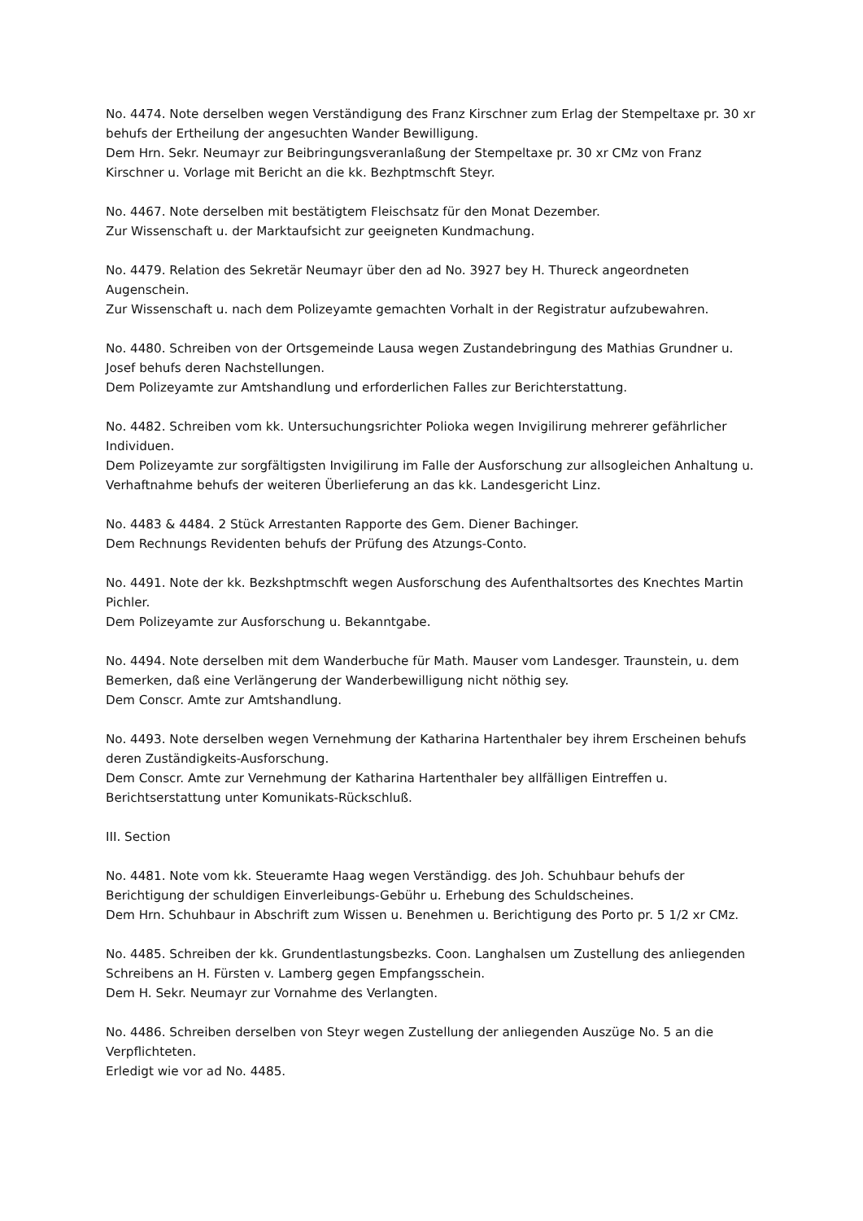No. 4474. Note derselben wegen Verständigung des Franz Kirschner zum Erlag der Stempeltaxe pr. 30 xr behufs der Ertheilung der angesuchten Wander Bewilligung.
Dem Hrn. Sekr. Neumayr zur Beibringungsveranlaßung der Stempeltaxe pr. 30 xr CMz von Franz Kirschner u. Vorlage mit Bericht an die kk. Bezhptmschft Steyr.
No. 4467. Note derselben mit bestätigtem Fleischsatz für den Monat Dezember.
Zur Wissenschaft u. der Marktaufsicht zur geeigneten Kundmachung.
No. 4479. Relation des Sekretär Neumayr über den ad No. 3927 bey H. Thureck angeordneten Augenschein.
Zur Wissenschaft u. nach dem Polizeyamte gemachten Vorhalt in der Registratur aufzubewahren.
No. 4480. Schreiben von der Ortsgemeinde Lausa wegen Zustandebringung des Mathias Grundner u. Josef behufs deren Nachstellungen.
Dem Polizeyamte zur Amtshandlung und erforderlichen Falles zur Berichterstattung.
No. 4482. Schreiben vom kk. Untersuchungsrichter Polioka wegen Invigilirung mehrerer gefährlicher Individuen.
Dem Polizeyamte zur sorgfältigsten Invigilirung im Falle der Ausforschung zur allsogleichen Anhaltung u. Verhaftnahme behufs der weiteren Überlieferung an das kk. Landesgericht Linz.
No. 4483 & 4484. 2 Stück Arrestanten Rapporte des Gem. Diener Bachinger.
Dem Rechnungs Revidenten behufs der Prüfung des Atzungs-Conto.
No. 4491. Note der kk. Bezkshptmschft wegen Ausforschung des Aufenthaltsortes des Knechtes Martin Pichler.
Dem Polizeyamte zur Ausforschung u. Bekanntgabe.
No. 4494. Note derselben mit dem Wanderbuche für Math. Mauser vom Landesger. Traunstein, u. dem Bemerken, daß eine Verlängerung der Wanderbewilligung nicht nöthig sey.
Dem Conscr. Amte zur Amtshandlung.
No. 4493. Note derselben wegen Vernehmung der Katharina Hartenthaler bey ihrem Erscheinen behufs deren Zuständigkeits-Ausforschung.
Dem Conscr. Amte zur Vernehmung der Katharina Hartenthaler bey allfälligen Eintreffen u. Berichtserstattung unter Komunikats-Rückschluß.
III. Section
No. 4481. Note vom kk. Steueramte Haag wegen Verständigg. des Joh. Schuhbaur behufs der Berichtigung der schuldigen Einverleibungs-Gebühr u. Erhebung des Schuldscheines.
Dem Hrn. Schuhbaur in Abschrift zum Wissen u. Benehmen u. Berichtigung des Porto pr. 5 1/2 xr CMz.
No. 4485. Schreiben der kk. Grundentlastungsbezks. Coon. Langhalsen um Zustellung des anliegenden Schreibens an H. Fürsten v. Lamberg gegen Empfangsschein.
Dem H. Sekr. Neumayr zur Vornahme des Verlangten.
No. 4486. Schreiben derselben von Steyr wegen Zustellung der anliegenden Auszüge No. 5 an die Verpflichteten.
Erledigt wie vor ad No. 4485.